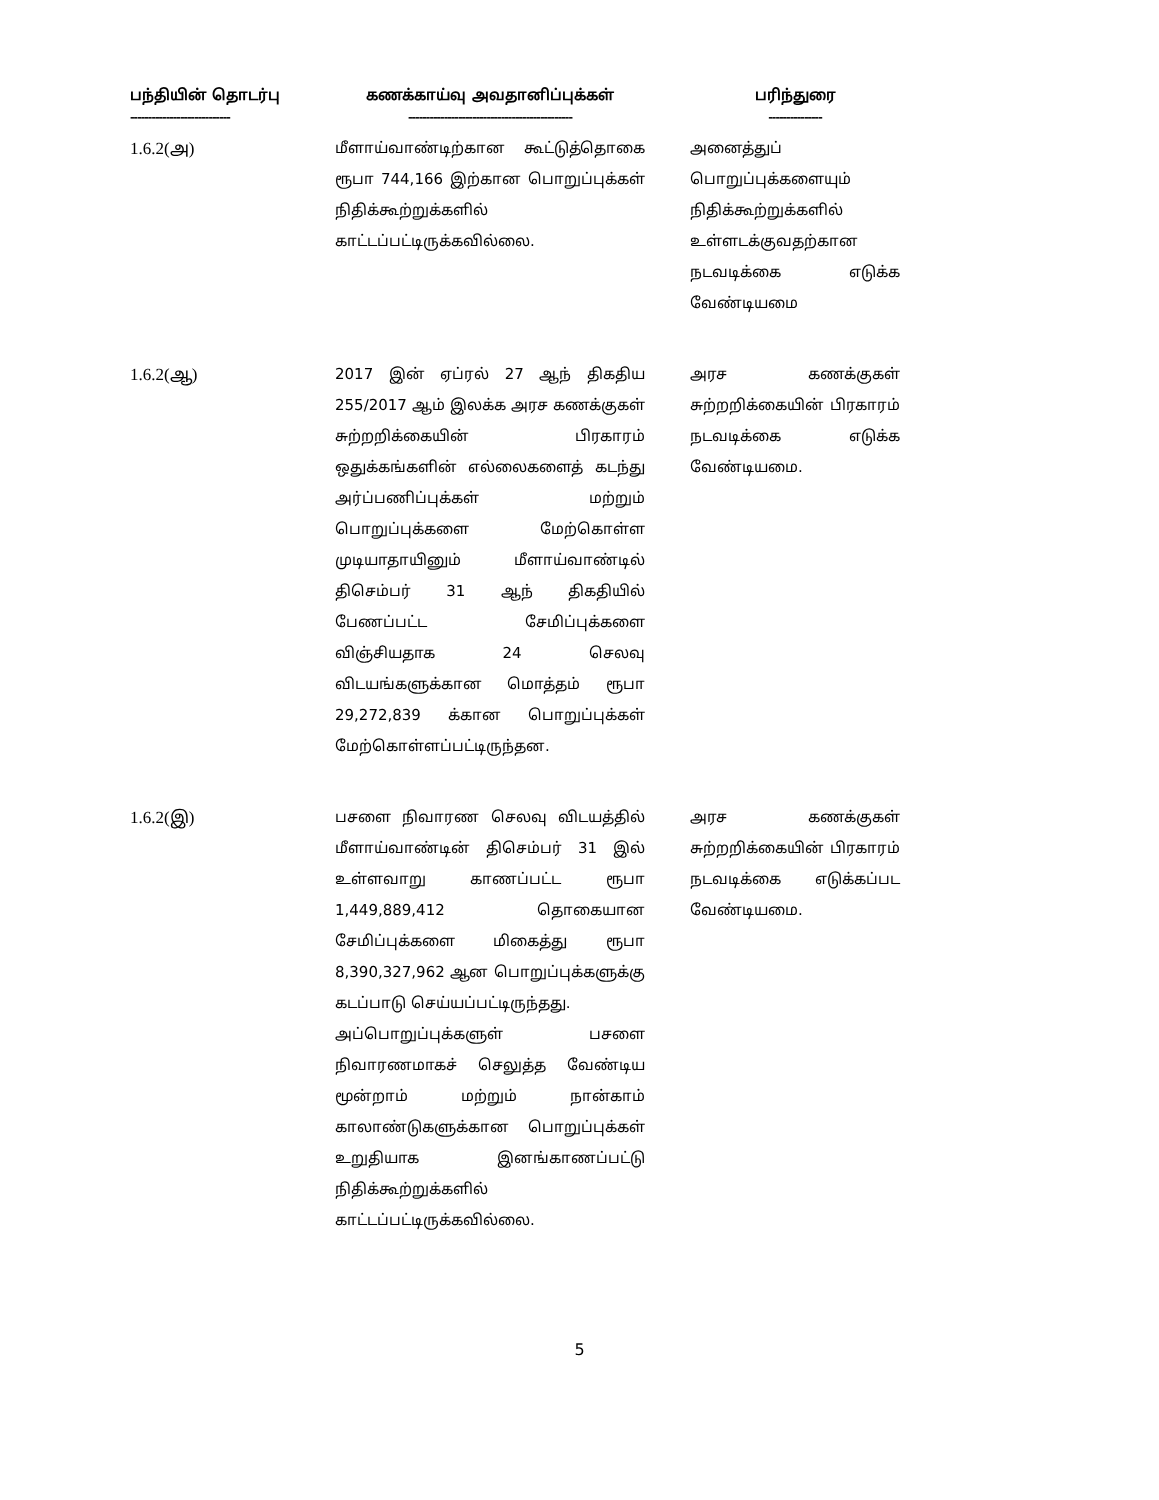| பந்தியின் தொடர்பு ---------------------------- | கணக்காய்வு அவதானிப்புக்கள் ---------------------------------------------- | பரிந்துரை --------------- |
| --- | --- | --- |
| 1.6.2(அ) | மீளாய்வாண்டிற்கான கூட்டுத்தொகை ரூபா 744,166 இற்கான பொறுப்புக்கள் நிதிக்கூற்றுக்களில் காட்டப்பட்டிருக்கவில்லை. | அனைத்துப் பொறுப்புக்களையும் நிதிக்கூற்றுக்களில் உள்ளடக்குவதற்கான நடவடிக்கை எடுக்க வேண்டியமை |
| 1.6.2(ஆ) | 2017 இன் ஏப்ரல் 27 ஆந் திகதிய 255/2017 ஆம் இலக்க அரச கணக்குகள் சுற்றறிக்கையின் பிரகாரம் ஒதுக்கங்களின் எல்லைகளைத் கடந்து அர்ப்பணிப்புக்கள் மற்றும் பொறுப்புக்களை மேற்கொள்ள முடியாதாயினும் மீளாய்வாண்டில் திசெம்பர் 31 ஆந் திகதியில் பேணப்பட்ட சேமிப்புக்களை விஞ்சியதாக 24 செலவு விடயங்களுக்கான மொத்தம் ரூபா 29,272,839 க்கான பொறுப்புக்கள் மேற்கொள்ளப்பட்டிருந்தன. | அரச கணக்குகள் சுற்றறிக்கையின் பிரகாரம் நடவடிக்கை எடுக்க வேண்டியமை. |
| 1.6.2(இ) | பசளை நிவாரண செலவு விடயத்தில் மீளாய்வாண்டின் திசெம்பர் 31 இல் உள்ளவாறு காணப்பட்ட ரூபா 1,449,889,412 தொகையான சேமிப்புக்களை மிகைத்து ரூபா 8,390,327,962 ஆன பொறுப்புக்களுக்கு கடப்பாடு செய்யப்பட்டிருந்தது. அப்பொறுப்புக்களுள் பசளை நிவாரணமாகச் செலுத்த வேண்டிய மூன்றாம் மற்றும் நான்காம் காலாண்டுகளுக்கான பொறுப்புக்கள் உறுதியாக இனங்காணப்பட்டு நிதிக்கூற்றுக்களில் காட்டப்பட்டிருக்கவில்லை. | அரச கணக்குகள் சுற்றறிக்கையின் பிரகாரம் நடவடிக்கை எடுக்கப்பட வேண்டியமை. |
5